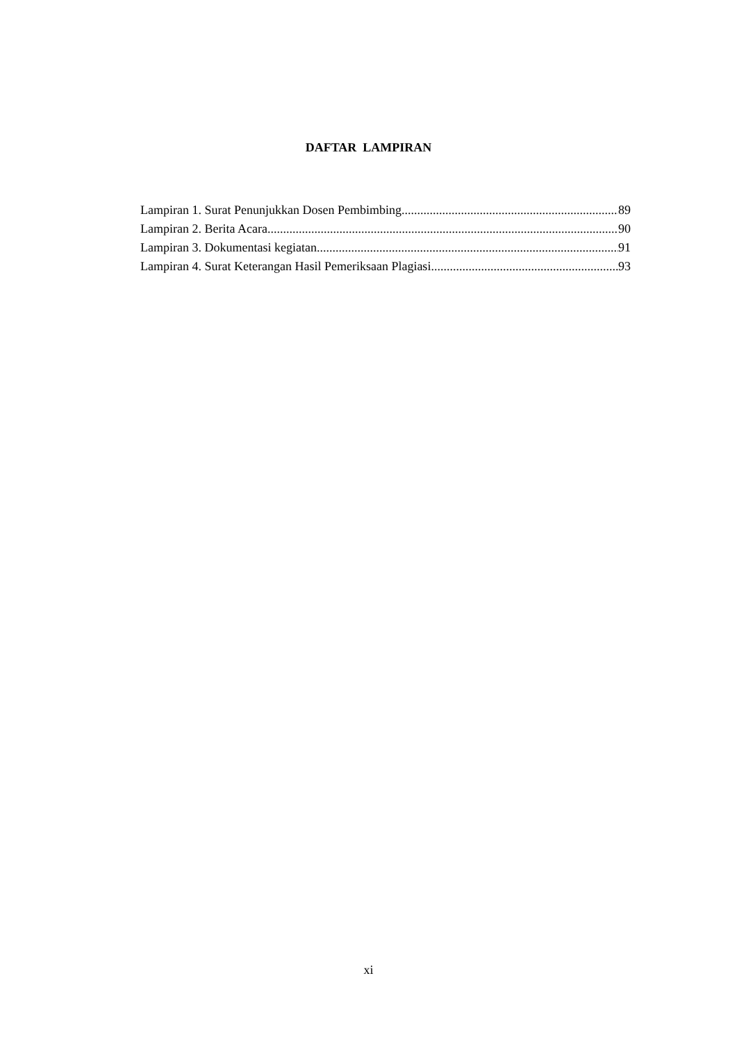DAFTAR LAMPIRAN
Lampiran 1. Surat Penunjukkan Dosen Pembimbing 89
Lampiran 2. Berita Acara 90
Lampiran 3. Dokumentasi kegiatan 91
Lampiran 4. Surat Keterangan Hasil Pemeriksaan Plagiasi 93
xi